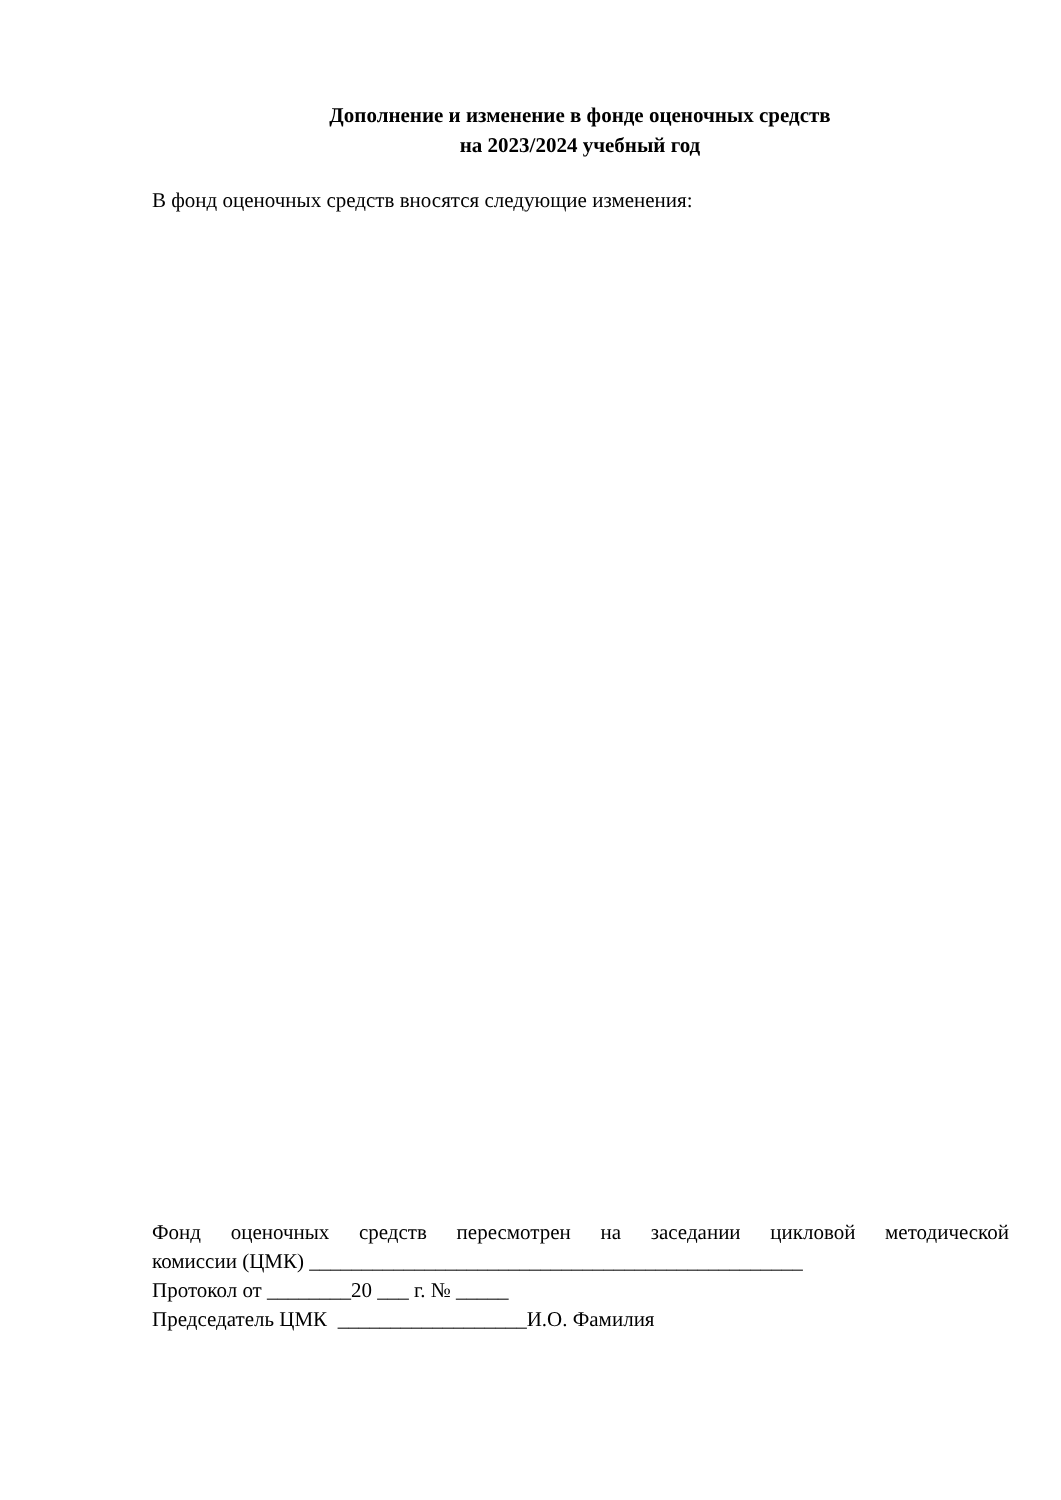Дополнение и изменение в фонде оценочных средств
на 2023/2024 учебный год
В фонд оценочных средств вносятся следующие изменения:
Фонд оценочных средств пересмотрен на заседании цикловой методической
комиссии (ЦМК) _______________________________________________
Протокол от ________20 ___ г. № _____
Председатель ЦМК __________________И.О. Фамилия